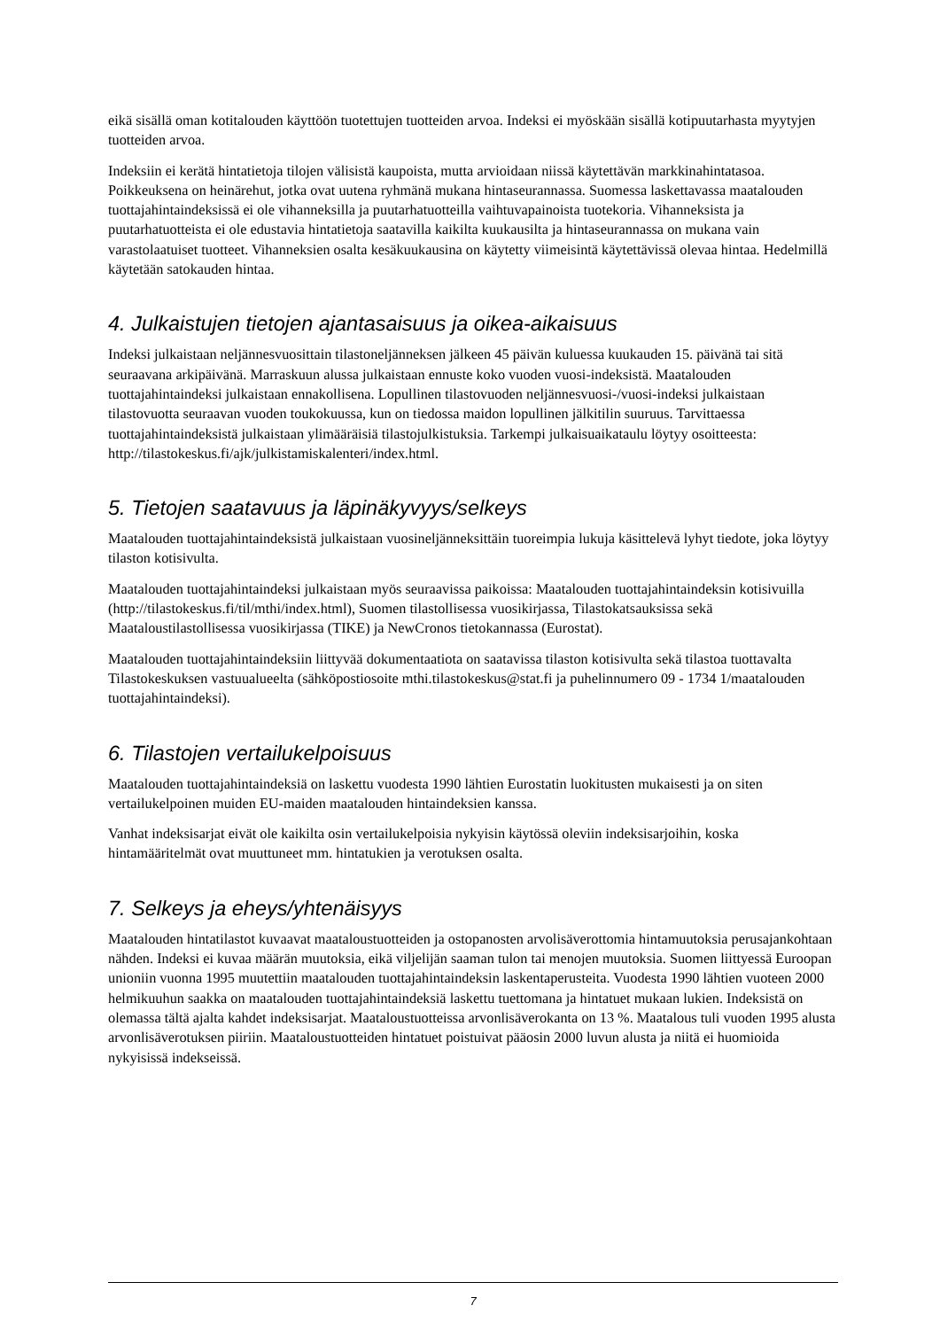eikä sisällä oman kotitalouden käyttöön tuotettujen tuotteiden arvoa. Indeksi ei myöskään sisällä kotipuutarhasta myytyjen tuotteiden arvoa.
Indeksiin ei kerätä hintatietoja tilojen välisistä kaupoista, mutta arvioidaan niissä käytettävän markkinahintatasoa. Poikkeuksena on heinärehut, jotka ovat uutena ryhmänä mukana hintaseurannassa. Suomessa laskettavassa maatalouden tuottajahintaindeksissä ei ole vihanneksilla ja puutarhatuotteilla vaihtuvapainoista tuotekoria. Vihanneksista ja puutarhatuotteista ei ole edustavia hintatietoja saatavilla kaikilta kuukausilta ja hintaseurannassa on mukana vain varastolaatuiset tuotteet. Vihanneksien osalta kesäkuukausina on käytetty viimeisintä käytettävissä olevaa hintaa. Hedelmillä käytetään satokauden hintaa.
4. Julkaistujen tietojen ajantasaisuus ja oikea-aikaisuus
Indeksi julkaistaan neljännesvuosittain tilastoneljänneksen jälkeen 45 päivän kuluessa kuukauden 15. päivänä tai sitä seuraavana arkipäivänä. Marraskuun alussa julkaistaan ennuste koko vuoden vuosi-indeksistä. Maatalouden tuottajahintaindeksi julkaistaan ennakollisena. Lopullinen tilastovuoden neljännesvuosi-/vuosi-indeksi julkaistaan tilastovuotta seuraavan vuoden toukokuussa, kun on tiedossa maidon lopullinen jälkitilin suuruus. Tarvittaessa tuottajahintaindeksistä julkaistaan ylimääräisiä tilastojulkistuksia. Tarkempi julkaisuaikataulu löytyy osoitteesta: http://tilastokeskus.fi/ajk/julkistamiskalenteri/index.html.
5. Tietojen saatavuus ja läpinäkyvyys/selkeys
Maatalouden tuottajahintaindeksistä julkaistaan vuosineljänneksittäin tuoreimpia lukuja käsittelevä lyhyt tiedote, joka löytyy tilaston kotisivulta.
Maatalouden tuottajahintaindeksi julkaistaan myös seuraavissa paikoissa: Maatalouden tuottajahintaindeksin kotisivuilla (http://tilastokeskus.fi/til/mthi/index.html), Suomen tilastollisessa vuosikirjassa, Tilastokatsauksissa sekä Maataloustilastollisessa vuosikirjassa (TIKE) ja NewCronos tietokannassa (Eurostat).
Maatalouden tuottajahintaindeksiin liittyvää dokumentaatiota on saatavissa tilaston kotisivulta sekä tilastoa tuottavalta Tilastokeskuksen vastuualueelta (sähköpostiosoite mthi.tilastokeskus@stat.fi ja puhelinnumero 09 - 1734 1/maatalouden tuottajahintaindeksi).
6. Tilastojen vertailukelpoisuus
Maatalouden tuottajahintaindeksiä on laskettu vuodesta 1990 lähtien Eurostatin luokitusten mukaisesti ja on siten vertailukelpoinen muiden EU-maiden maatalouden hintaindeksien kanssa.
Vanhat indeksisarjat eivät ole kaikilta osin vertailukelpoisia nykyisin käytössä oleviin indeksisarjoihin, koska hintamääritelmät ovat muuttuneet mm. hintatukien ja verotuksen osalta.
7. Selkeys ja eheys/yhtenäisyys
Maatalouden hintatilastot kuvaavat maataloustuotteiden ja ostopanosten arvolisäverottomia hintamuutoksia perusajankohtaan nähden. Indeksi ei kuvaa määrän muutoksia, eikä viljelijän saaman tulon tai menojen muutoksia. Suomen liittyessä Euroopan unioniin vuonna 1995 muutettiin maatalouden tuottajahintaindeksin laskentaperusteita. Vuodesta 1990 lähtien vuoteen 2000 helmikuuhun saakka on maatalouden tuottajahintaindeksiä laskettu tuettomana ja hintatuet mukaan lukien. Indeksistä on olemassa tältä ajalta kahdet indeksisarjat. Maataloustuotteissa arvonlisäverokanta on 13 %. Maatalous tuli vuoden 1995 alusta arvonlisäverotuksen piiriin. Maataloustuotteiden hintatuet poistuivat pääosin 2000 luvun alusta ja niitä ei huomioida nykyisissä indekseissä.
7